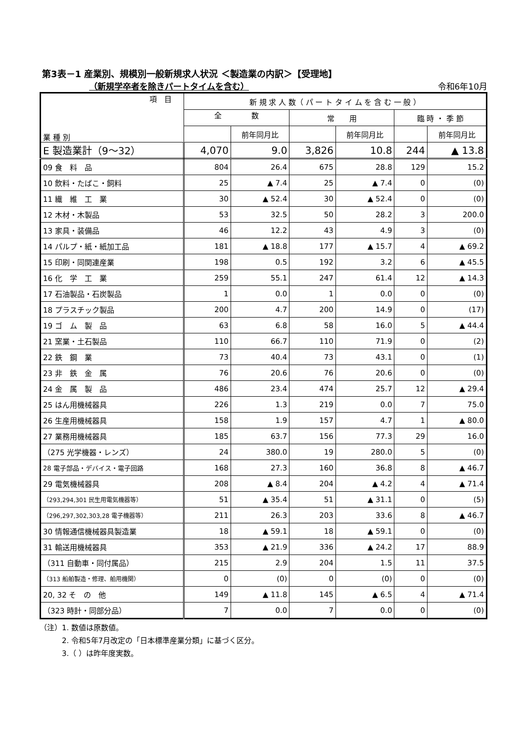第3表－1 産業別、規模別一般新規求人状況 ＜製造業の内訳＞【受理地】
（新規学卒者を除きパートタイムを含む） 令和6年10月
| 項 目 業 種 別 | 新 規 求 人 数（ パ ー ト タ イ ム を 含 む 一 般 ） | | | | | |
| --- | --- | --- | --- | --- | --- | --- |
| | 全 数 | | 常 用 | | 臨 時 ・ 季 節 | |
| | | 前年同月比 | | 前年同月比 | | 前年同月比 |
| E 製造業計（9～32） | 4,070 | 9.0 | 3,826 | 10.8 | 244 | ▲ 13.8 |
| 09 食 料 品 | 804 | 26.4 | 675 | 28.8 | 129 | 15.2 |
| 10 飲料・たばこ・飼料 | 25 | ▲ 7.4 | 25 | ▲ 7.4 | 0 | (0) |
| 11 繊 維 工 業 | 30 | ▲ 52.4 | 30 | ▲ 52.4 | 0 | (0) |
| 12 木材・木製品 | 53 | 32.5 | 50 | 28.2 | 3 | 200.0 |
| 13 家具・装備品 | 46 | 12.2 | 43 | 4.9 | 3 | (0) |
| 14 パルプ・紙・紙加工品 | 181 | ▲ 18.8 | 177 | ▲ 15.7 | 4 | ▲ 69.2 |
| 15 印刷・同関連産業 | 198 | 0.5 | 192 | 3.2 | 6 | ▲ 45.5 |
| 16 化 学 工 業 | 259 | 55.1 | 247 | 61.4 | 12 | ▲ 14.3 |
| 17 石油製品・石炭製品 | 1 | 0.0 | 1 | 0.0 | 0 | (0) |
| 18 プラスチック製品 | 200 | 4.7 | 200 | 14.9 | 0 | (17) |
| 19 ゴ ム 製 品 | 63 | 6.8 | 58 | 16.0 | 5 | ▲ 44.4 |
| 21 窯業・土石製品 | 110 | 66.7 | 110 | 71.9 | 0 | (2) |
| 22 鉄 鋼 業 | 73 | 40.4 | 73 | 43.1 | 0 | (1) |
| 23 非 鉄 金 属 | 76 | 20.6 | 76 | 20.6 | 0 | (0) |
| 24 金 属 製 品 | 486 | 23.4 | 474 | 25.7 | 12 | ▲ 29.4 |
| 25 はん用機械器具 | 226 | 1.3 | 219 | 0.0 | 7 | 75.0 |
| 26 生産用機械器具 | 158 | 1.9 | 157 | 4.7 | 1 | ▲ 80.0 |
| 27 業務用機械器具 | 185 | 63.7 | 156 | 77.3 | 29 | 16.0 |
| （275 光学機器・レンズ） | 24 | 380.0 | 19 | 280.0 | 5 | (0) |
| 28 電子部品・デバイス・電子回路 | 168 | 27.3 | 160 | 36.8 | 8 | ▲ 46.7 |
| 29 電気機械器具 | 208 | ▲ 8.4 | 204 | ▲ 4.2 | 4 | ▲ 71.4 |
| （293,294,301 民生用電気機器等） | 51 | ▲ 35.4 | 51 | ▲ 31.1 | 0 | (5) |
| （296,297,302,303,28 電子機器等） | 211 | 26.3 | 203 | 33.6 | 8 | ▲ 46.7 |
| 30 情報通信機械器具製造業 | 18 | ▲ 59.1 | 18 | ▲ 59.1 | 0 | (0) |
| 31 輸送用機械器具 | 353 | ▲ 21.9 | 336 | ▲ 24.2 | 17 | 88.9 |
| （311 自動車・同付属品） | 215 | 2.9 | 204 | 1.5 | 11 | 37.5 |
| （313 船舶製造・修理、舶用機関） | 0 | (0) | 0 | (0) | 0 | (0) |
| 20, 32 そ の 他 | 149 | ▲ 11.8 | 145 | ▲ 6.5 | 4 | ▲ 71.4 |
| （323 時計・同部分品） | 7 | 0.0 | 7 | 0.0 | 0 | (0) |
（注）1. 数値は原数値。
　　　2. 令和5年7月改定の「日本標準産業分類」に基づく区分。
　　　3.（ ）は昨年度実数。